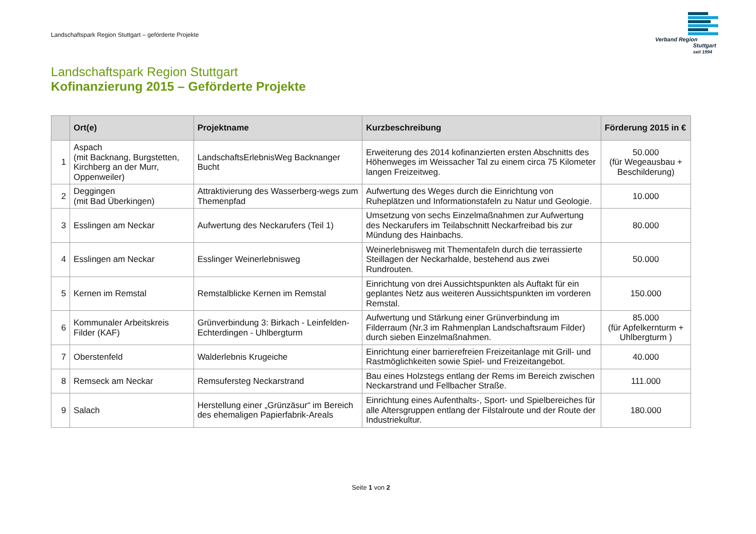Landschaftspark Region Stuttgart – geförderte Projekte
Verband Region
Stuttgart
seit 1994
Landschaftspark Region Stuttgart
Kofinanzierung 2015 – Geförderte Projekte
| | Ort(e) | Projektname | Kurzbeschreibung | Förderung 2015 in € |
| --- | --- | --- | --- | --- |
| 1 | Aspach (mit Backnang, Burgstetten, Kirchberg an der Murr, Oppenweiler) | LandschaftsErlebnisWeg Backnanger Bucht | Erweiterung des 2014 kofinanzierten ersten Abschnitts des Höhenweges im Weissacher Tal zu einem circa 75 Kilometer langen Freizeitweg. | 50.000 (für Wegeausbau + Beschilderung) |
| 2 | Deggingen (mit Bad Überkingen) | Attraktivierung des Wasserberg-wegs zum Themenpfad | Aufwertung des Weges durch die Einrichtung von Ruheplätzen und Informationstafeln zu Natur und Geologie. | 10.000 |
| 3 | Esslingen am Neckar | Aufwertung des Neckarufers (Teil 1) | Umsetzung von sechs Einzelmaßnahmen zur Aufwertung des Neckarufers im Teilabschnitt Neckarfreibad bis zur Mündung des Hainbachs. | 80.000 |
| 4 | Esslingen am Neckar | Esslinger Weinerlebnisweg | Weinerlebnisweg mit Thementafeln durch die terrassierte Steillagen der Neckarhalde, bestehend aus zwei Rundrouten. | 50.000 |
| 5 | Kernen im Remstal | Remstalblicke Kernen im Remstal | Einrichtung von drei Aussichtspunkten als Auftakt für ein geplantes Netz aus weiteren Aussichtspunkten im vorderen Remstal. | 150.000 |
| 6 | Kommunaler Arbeitskreis Filder (KAF) | Grünverbindung 3: Birkach - Leinfelden-Echterdingen - Uhlbergturm | Aufwertung und Stärkung einer Grünverbindung im Filderraum (Nr.3 im Rahmenplan Landschaftsraum Filder) durch sieben Einzelmaßnahmen. | 85.000 (für Apfelkernturm + Uhlbergturm ) |
| 7 | Oberstenfeld | Walderlebnis Krugeiche | Einrichtung einer barrierefreien Freizeitanlage mit Grill- und Rastmöglichkeiten sowie Spiel- und Freizeitangebot. | 40.000 |
| 8 | Remseck am Neckar | Remsufersteg Neckarstrand | Bau eines Holzstegs entlang der Rems im Bereich zwischen Neckarstrand und Fellbacher Straße. | 111.000 |
| 9 | Salach | Herstellung einer „Grünzäsur“ im Bereich des ehemaligen Papierfabrik-Areals | Einrichtung eines Aufenthalts-, Sport- und Spielbereiches für alle Altersgruppen entlang der Filstalroute und der Route der Industriekultur. | 180.000 |
Seite 1 von 2